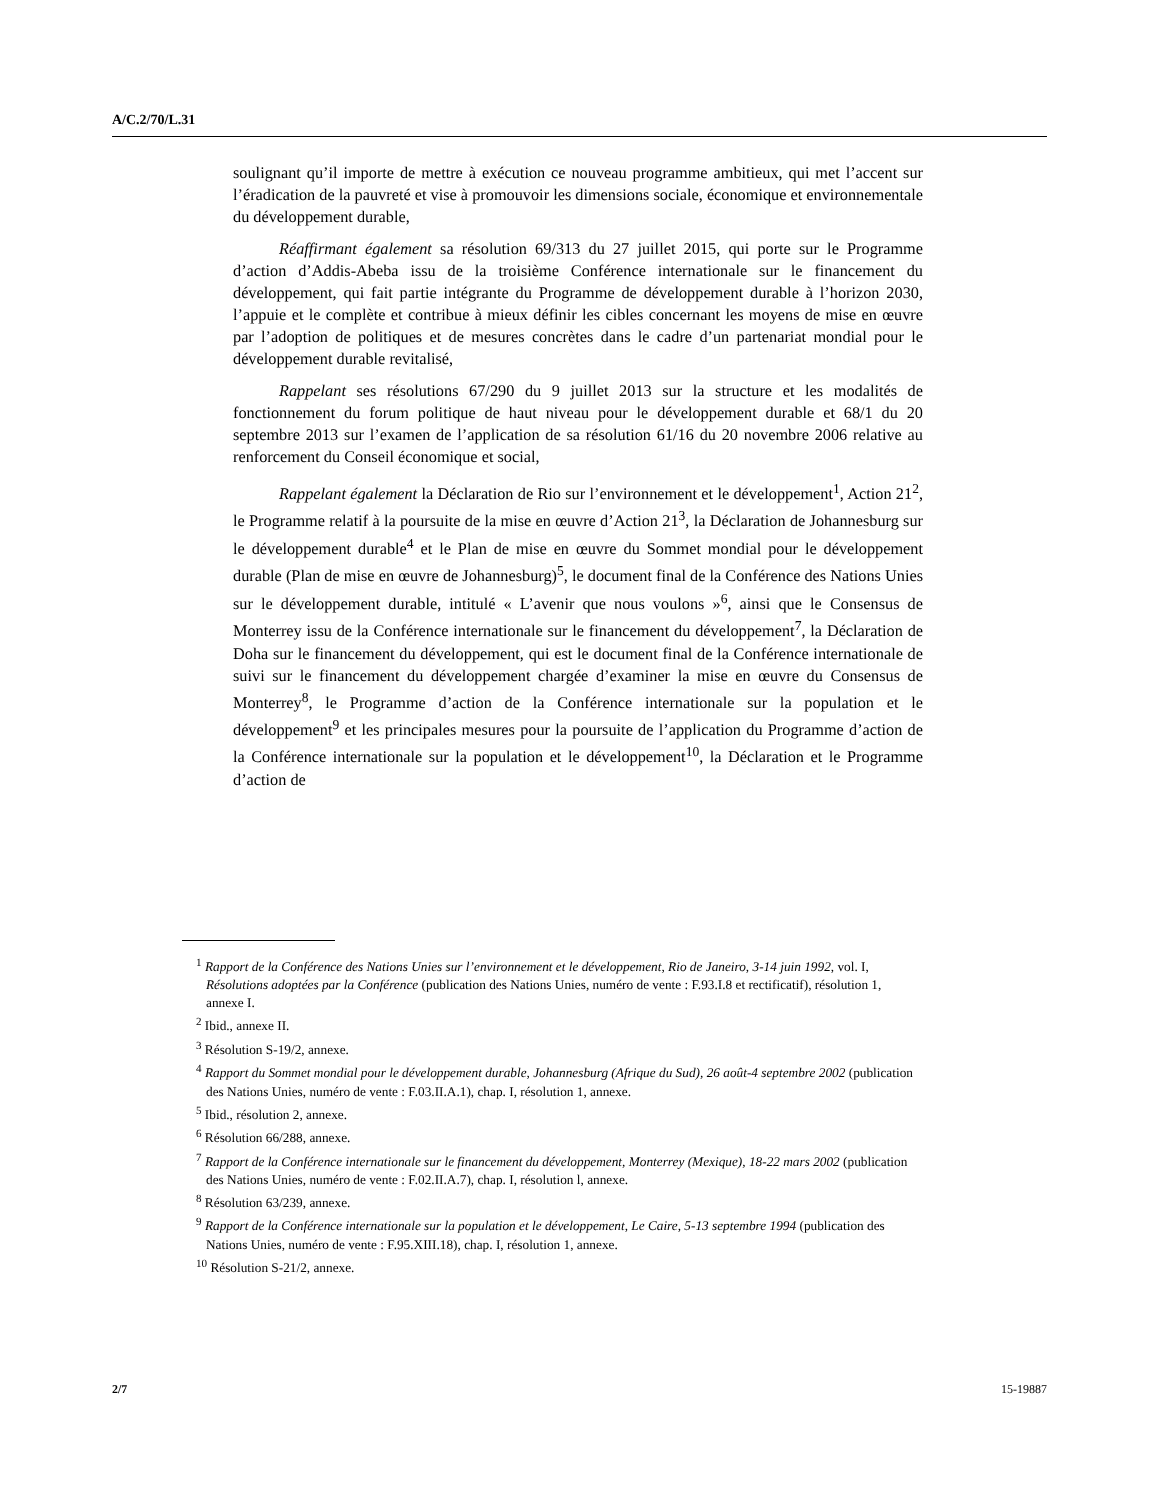A/C.2/70/L.31
soulignant qu’il importe de mettre à exécution ce nouveau programme ambitieux, qui met l’accent sur l’éradication de la pauvreté et vise à promouvoir les dimensions sociale, économique et environnementale du développement durable,
Réaffirmant également sa résolution 69/313 du 27 juillet 2015, qui porte sur le Programme d’action d’Addis-Abeba issu de la troisième Conférence internationale sur le financement du développement, qui fait partie intégrante du Programme de développement durable à l’horizon 2030, l’appuie et le complète et contribue à mieux définir les cibles concernant les moyens de mise en œuvre par l’adoption de politiques et de mesures concrètes dans le cadre d’un partenariat mondial pour le développement durable revitalisé,
Rappelant ses résolutions 67/290 du 9 juillet 2013 sur la structure et les modalités de fonctionnement du forum politique de haut niveau pour le développement durable et 68/1 du 20 septembre 2013 sur l’examen de l’application de sa résolution 61/16 du 20 novembre 2006 relative au renforcement du Conseil économique et social,
Rappelant également la Déclaration de Rio sur l’environnement et le développement<sup>1</sup>, Action 21<sup>2</sup>, le Programme relatif à la poursuite de la mise en œuvre d’Action 21<sup>3</sup>, la Déclaration de Johannesburg sur le développement durable<sup>4</sup> et le Plan de mise en œuvre du Sommet mondial pour le développement durable (Plan de mise en œuvre de Johannesburg)<sup>5</sup>, le document final de la Conférence des Nations Unies sur le développement durable, intitulé « L’avenir que nous voulons »<sup>6</sup>, ainsi que le Consensus de Monterrey issu de la Conférence internationale sur le financement du développement<sup>7</sup>, la Déclaration de Doha sur le financement du développement, qui est le document final de la Conférence internationale de suivi sur le financement du développement chargée d’examiner la mise en œuvre du Consensus de Monterrey<sup>8</sup>, le Programme d’action de la Conférence internationale sur la population et le développement<sup>9</sup> et les principales mesures pour la poursuite de l’application du Programme d’action de la Conférence internationale sur la population et le développement<sup>10</sup>, la Déclaration et le Programme d’action de
<sup>1</sup> Rapport de la Conférence des Nations Unies sur l’environnement et le développement, Rio de Janeiro, 3-14 juin 1992, vol. I, Résolutions adoptées par la Conférence (publication des Nations Unies, numéro de vente : F.93.I.8 et rectificatif), résolution 1, annexe I.
<sup>2</sup> Ibid., annexe II.
<sup>3</sup> Résolution S-19/2, annexe.
<sup>4</sup> Rapport du Sommet mondial pour le développement durable, Johannesburg (Afrique du Sud), 26 août-4 septembre 2002 (publication des Nations Unies, numéro de vente : F.03.II.A.1), chap. I, résolution 1, annexe.
<sup>5</sup> Ibid., résolution 2, annexe.
<sup>6</sup> Résolution 66/288, annexe.
<sup>7</sup> Rapport de la Conférence internationale sur le financement du développement, Monterrey (Mexique), 18-22 mars 2002 (publication des Nations Unies, numéro de vente : F.02.II.A.7), chap. I, résolution l, annexe.
<sup>8</sup> Résolution 63/239, annexe.
<sup>9</sup> Rapport de la Conférence internationale sur la population et le développement, Le Caire, 5-13 septembre 1994 (publication des Nations Unies, numéro de vente : F.95.XIII.18), chap. I, résolution 1, annexe.
<sup>10</sup> Résolution S-21/2, annexe.
2/7 15-19887